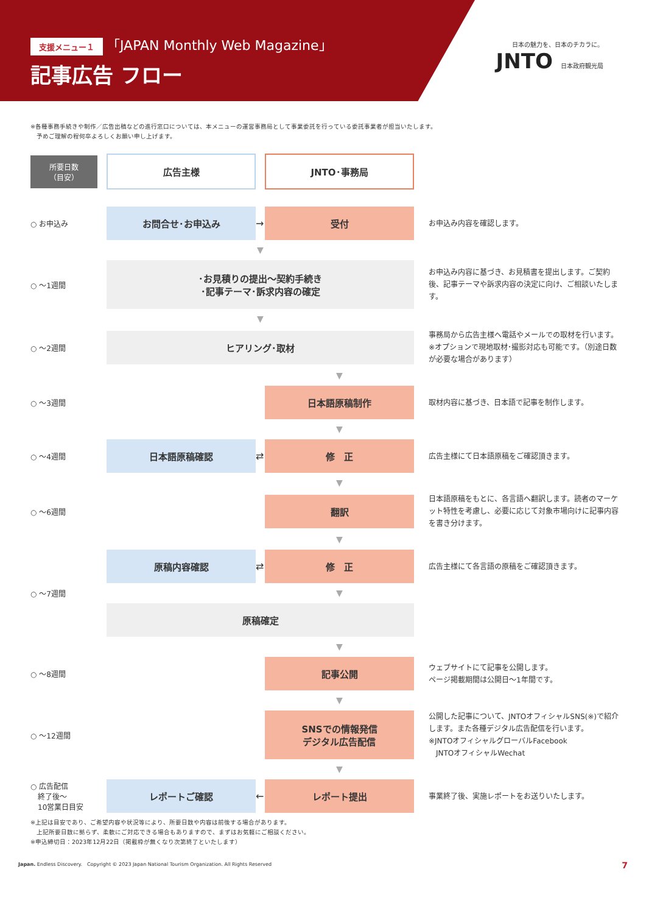支援メニュー１ 「JAPAN Monthly Web Magazine」
記事広告 フロー
日本の魅力を、日本のチカラに。
JNTO 日本政府観光局
※各種事務手続きや制作／広告出稿などの進行窓口については、本メニューの運営事務局として事業委託を行っている委託事業者が担当いたします。
　予めご理解の程何卒よろしくお願い申し上げます。
所要日数
（目安）
広告主様 JNTO･事務局
○ お申込み
お問合せ･お申込み
→
受付
お申込み内容を確認します。
▼
○ ～1週間
･お見積りの提出～契約手続き
･記事テーマ･訴求内容の確定
お申込み内容に基づき、お見積書を提出します。ご契約後、記事テーマや訴求内容の決定に向け、ご相談いたします。
▼
○ ～2週間
ヒアリング･取材
事務局から広告主様へ電話やメールでの取材を行います。
※オプションで現地取材･撮影対応も可能です。（別途日数が必要な場合があります）
▼
○ ～3週間
日本語原稿制作
取材内容に基づき、日本語で記事を制作します。
▼
○ ～4週間
日本語原稿確認
⇄
修　正
広告主様にて日本語原稿をご確認頂きます。
▼
○ ～6週間
翻訳
日本語原稿をもとに、各言語へ翻訳します。読者のマーケット特性を考慮し、必要に応じて対象市場向けに記事内容を書き分けます。
▼
原稿内容確認
⇄
修　正
広告主様にて各言語の原稿をご確認頂きます。
○ ～7週間
▼
原稿確定
▼
○ ～8週間
記事公開
ウェブサイトにて記事を公開します。
ページ掲載期間は公開日～1年間です。
▼
○ ～12週間
SNSでの情報発信
デジタル広告配信
公開した記事について、JNTOオフィシャルSNS(※)で紹介します。また各種デジタル広告配信を行います。
※JNTOオフィシャルグローバルFacebook
　JNTOオフィシャルWechat
▼
○ 広告配信
　終了後～
　10営業日目安
レポートご確認
←
レポート提出
事業終了後、実施レポートをお送りいたします。
※上記は目安であり、ご希望内容や状況等により、所要日数や内容は前後する場合があります。
　上記所要日数に拠らず、柔軟にご対応できる場合もありますので、まずはお気軽にご相談ください。
※申込締切日：2023年12月22日（掲載枠が無くなり次第終了といたします）
Japan. Endless Discovery.　Copyright © 2023 Japan National Tourism Organization. All Rights Reserved 7